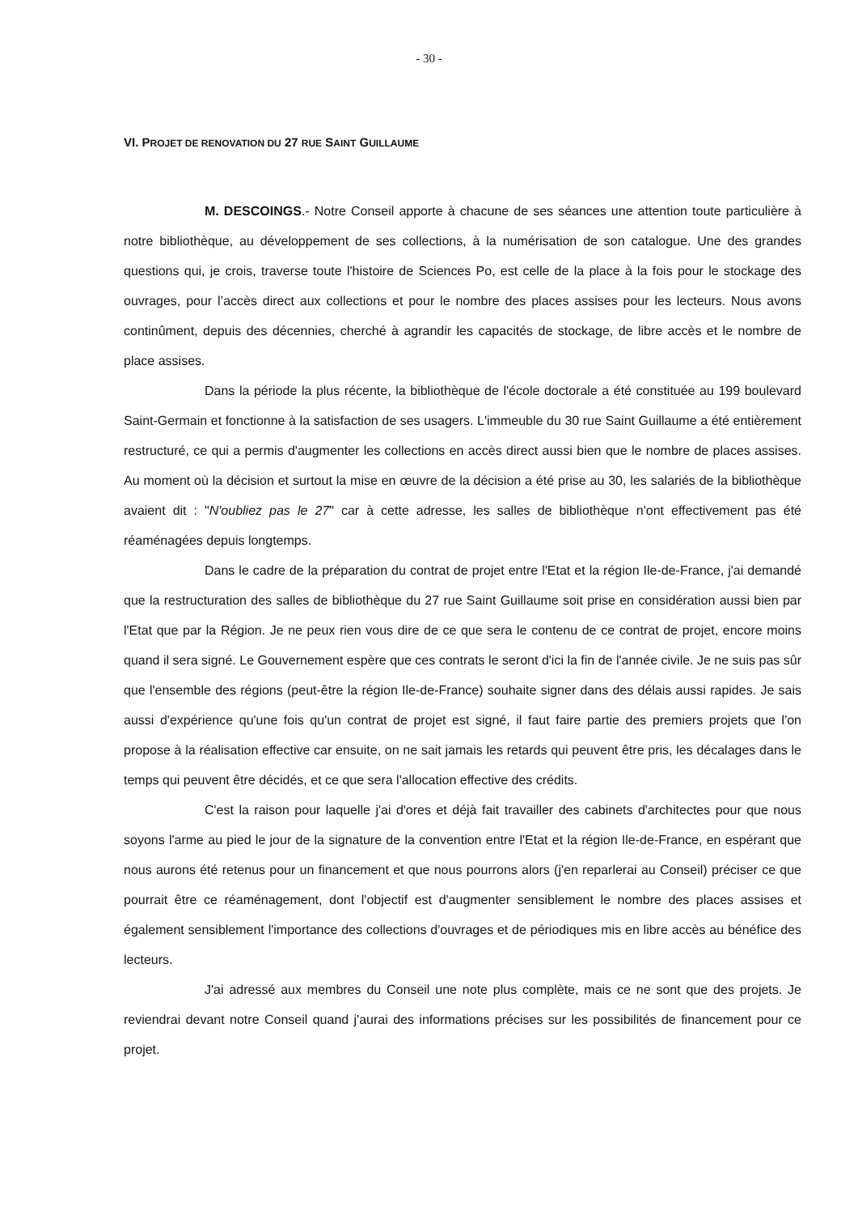- 30 -
VI. PROJET DE RENOVATION DU 27 RUE SAINT GUILLAUME
M. DESCOINGS.- Notre Conseil apporte à chacune de ses séances une attention toute particulière à notre bibliothèque, au développement de ses collections, à la numérisation de son catalogue. Une des grandes questions qui, je crois, traverse toute l'histoire de Sciences Po, est celle de la place à la fois pour le stockage des ouvrages, pour l’accès direct aux collections et pour le nombre des places assises pour les lecteurs. Nous avons continûment, depuis des décennies, cherché à agrandir les capacités de stockage, de libre accès et le nombre de place assises.
Dans la période la plus récente, la bibliothèque de l'école doctorale a été constituée au 199 boulevard Saint-Germain et fonctionne à la satisfaction de ses usagers. L'immeuble du 30 rue Saint Guillaume a été entièrement restructuré, ce qui a permis d'augmenter les collections en accès direct aussi bien que le nombre de places assises. Au moment où la décision et surtout la mise en œuvre de la décision a été prise au 30, les salariés de la bibliothèque avaient dit : "N'oubliez pas le 27" car à cette adresse, les salles de bibliothèque n'ont effectivement pas été réaménagées depuis longtemps.
Dans le cadre de la préparation du contrat de projet entre l'Etat et la région Ile-de-France, j'ai demandé que la restructuration des salles de bibliothèque du 27 rue Saint Guillaume soit prise en considération aussi bien par l'Etat que par la Région. Je ne peux rien vous dire de ce que sera le contenu de ce contrat de projet, encore moins quand il sera signé. Le Gouvernement espère que ces contrats le seront d'ici la fin de l'année civile. Je ne suis pas sûr que l'ensemble des régions (peut-être la région Ile-de-France) souhaite signer dans des délais aussi rapides. Je sais aussi d'expérience qu'une fois qu'un contrat de projet est signé, il faut faire partie des premiers projets que l'on propose à la réalisation effective car ensuite, on ne sait jamais les retards qui peuvent être pris, les décalages dans le temps qui peuvent être décidés, et ce que sera l'allocation effective des crédits.
C'est la raison pour laquelle j'ai d'ores et déjà fait travailler des cabinets d'architectes pour que nous soyons l'arme au pied le jour de la signature de la convention entre l'Etat et la région Ile-de-France, en espérant que nous aurons été retenus pour un financement et que nous pourrons alors (j'en reparlerai au Conseil) préciser ce que pourrait être ce réaménagement, dont l'objectif est d'augmenter sensiblement le nombre des places assises et également sensiblement l'importance des collections d'ouvrages et de périodiques mis en libre accès au bénéfice des lecteurs.
J'ai adressé aux membres du Conseil une note plus complète, mais ce ne sont que des projets. Je reviendrai devant notre Conseil quand j'aurai des informations précises sur les possibilités de financement pour ce projet.